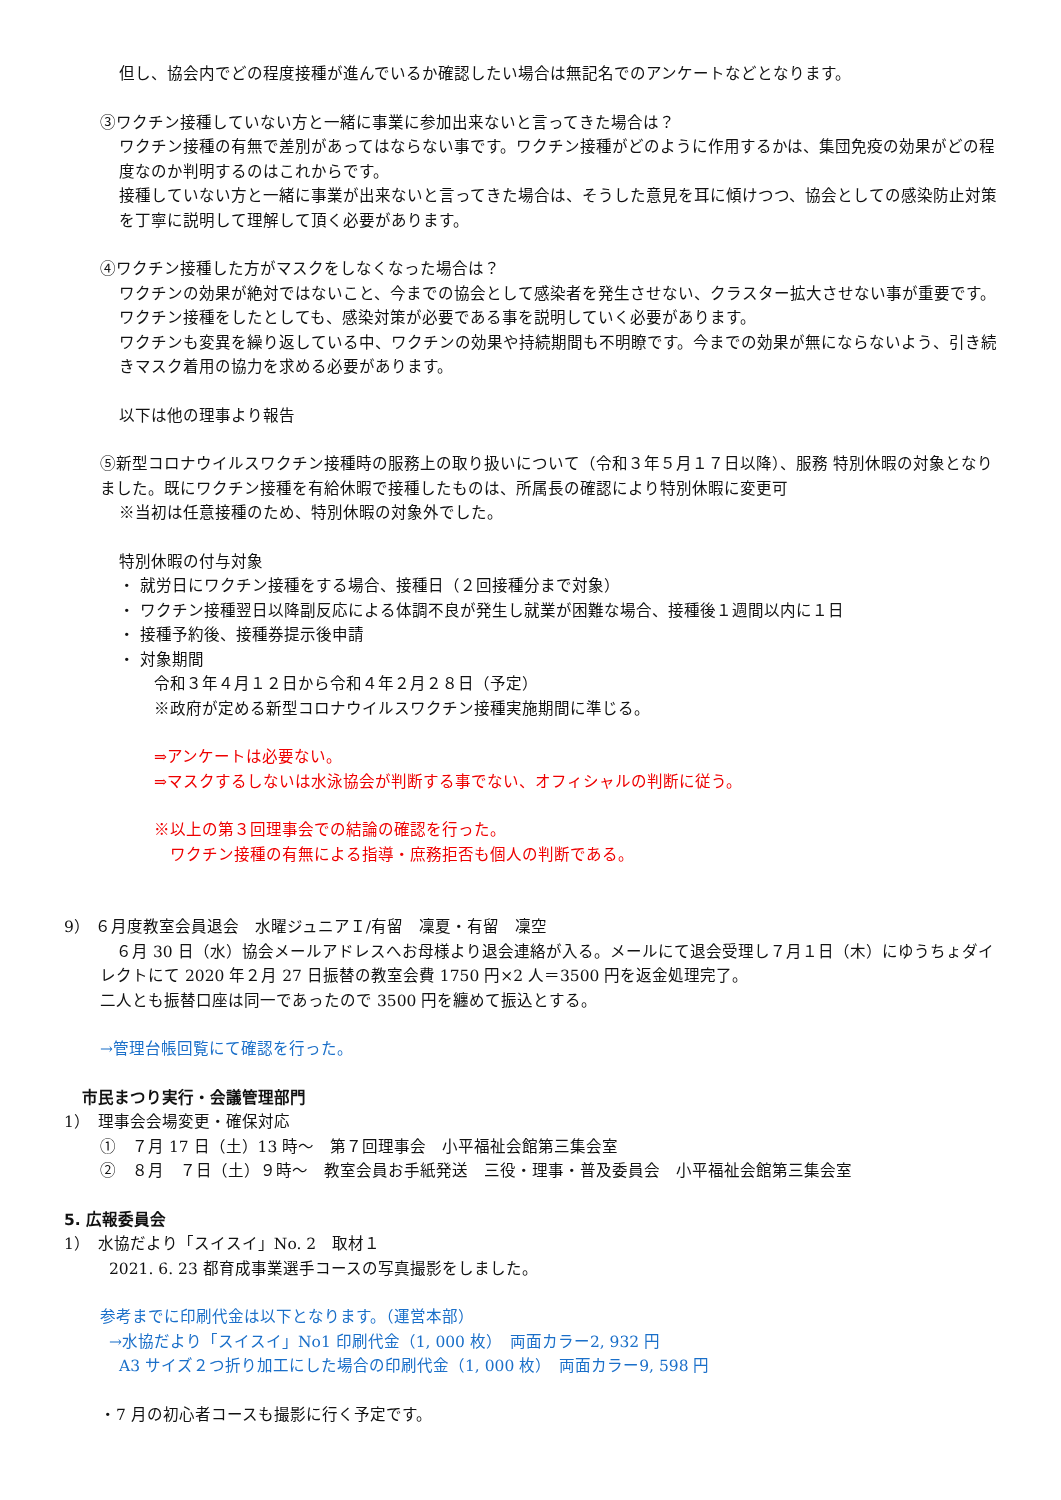但し、協会内でどの程度接種が進んでいるか確認したい場合は無記名でのアンケートなどとなります。
③ワクチン接種していない方と一緒に事業に参加出来ないと言ってきた場合は？
ワクチン接種の有無で差別があってはならない事です。ワクチン接種がどのように作用するかは、集団免疫の効果がどの程度なのか判明するのはこれからです。
接種していない方と一緒に事業が出来ないと言ってきた場合は、そうした意見を耳に傾けつつ、協会としての感染防止対策を丁寧に説明して理解して頂く必要があります。
④ワクチン接種した方がマスクをしなくなった場合は？
ワクチンの効果が絶対ではないこと、今までの協会として感染者を発生させない、クラスター拡大させない事が重要です。ワクチン接種をしたとしても、感染対策が必要である事を説明していく必要があります。
ワクチンも変異を繰り返している中、ワクチンの効果や持続期間も不明瞭です。今までの効果が無にならないよう、引き続きマスク着用の協力を求める必要があります。
以下は他の理事より報告
⑤新型コロナウイルスワクチン接種時の服務上の取り扱いについて（令和３年５月１７日以降）、服務 特別休暇の対象となりました。既にワクチン接種を有給休暇で接種したものは、所属長の確認により特別休暇に変更可
※当初は任意接種のため、特別休暇の対象外でした。
特別休暇の付与対象
・ 就労日にワクチン接種をする場合、接種日（２回接種分まで対象）
・ ワクチン接種翌日以降副反応による体調不良が発生し就業が困難な場合、接種後１週間以内に１日
・ 接種予約後、接種券提示後申請
・ 対象期間
令和３年４月１２日から令和４年２月２８日（予定）
※政府が定める新型コロナウイルスワクチン接種実施期間に準じる。
⇒アンケートは必要ない。
⇒マスクするしないは水泳協会が判断する事でない、オフィシャルの判断に従う。
※以上の第３回理事会での結論の確認を行った。
　ワクチン接種の有無による指導・庶務拒否も個人の判断である。
9） ６月度教室会員退会　水曜ジュニアＩ/有留　凜夏・有留　凜空
　６月 30 日（水）協会メールアドレスへお母様より退会連絡が入る。メールにて退会受理し７月１日（木）にゆうちょダイレクトにて 2020 年２月 27 日振替の教室会費 1750 円×2 人＝3500 円を返金処理完了。
二人とも振替口座は同一であったので 3500 円を纏めて振込とする。
→管理台帳回覧にて確認を行った。
市民まつり実行・会議管理部門
1）　理事会会場変更・確保対応
①　７月 17 日（土）13 時～　第７回理事会　小平福祉会館第三集会室
②　８月　７日（土）９時～　教室会員お手紙発送　三役・理事・普及委員会　小平福祉会館第三集会室
5. 広報委員会
1）　水協だより「スイスイ」No. 2　取材１
2021. 6. 23 都育成事業選手コースの写真撮影をしました。
参考までに印刷代金は以下となります。（運営本部）
→水協だより「スイスイ」No1 印刷代金（1, 000 枚）　両面カラー2, 932 円
A3 サイズ２つ折り加工にした場合の印刷代金（1, 000 枚）　両面カラー9, 598 円
・7 月の初心者コースも撮影に行く予定です。